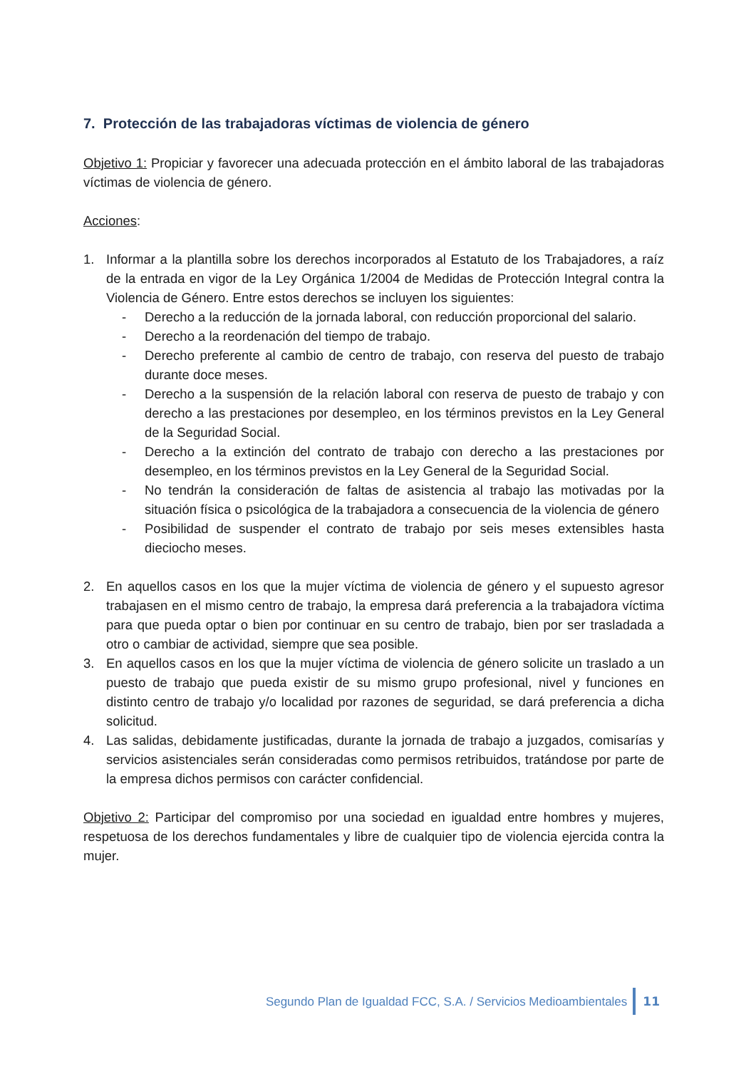7. Protección de las trabajadoras víctimas de violencia de género
Objetivo 1: Propiciar y favorecer una adecuada protección en el ámbito laboral de las trabajadoras víctimas de violencia de género.
Acciones:
1. Informar a la plantilla sobre los derechos incorporados al Estatuto de los Trabajadores, a raíz de la entrada en vigor de la Ley Orgánica 1/2004 de Medidas de Protección Integral contra la Violencia de Género. Entre estos derechos se incluyen los siguientes:
- Derecho a la reducción de la jornada laboral, con reducción proporcional del salario.
- Derecho a la reordenación del tiempo de trabajo.
- Derecho preferente al cambio de centro de trabajo, con reserva del puesto de trabajo durante doce meses.
- Derecho a la suspensión de la relación laboral con reserva de puesto de trabajo y con derecho a las prestaciones por desempleo, en los términos previstos en la Ley General de la Seguridad Social.
- Derecho a la extinción del contrato de trabajo con derecho a las prestaciones por desempleo, en los términos previstos en la Ley General de la Seguridad Social.
- No tendrán la consideración de faltas de asistencia al trabajo las motivadas por la situación física o psicológica de la trabajadora a consecuencia de la violencia de género
- Posibilidad de suspender el contrato de trabajo por seis meses extensibles hasta dieciocho meses.
2. En aquellos casos en los que la mujer víctima de violencia de género y el supuesto agresor trabajasen en el mismo centro de trabajo, la empresa dará preferencia a la trabajadora víctima para que pueda optar o bien por continuar en su centro de trabajo, bien por ser trasladada a otro o cambiar de actividad, siempre que sea posible.
3. En aquellos casos en los que la mujer víctima de violencia de género solicite un traslado a un puesto de trabajo que pueda existir de su mismo grupo profesional, nivel y funciones en distinto centro de trabajo y/o localidad por razones de seguridad, se dará preferencia a dicha solicitud.
4. Las salidas, debidamente justificadas, durante la jornada de trabajo a juzgados, comisarías y servicios asistenciales serán consideradas como permisos retribuidos, tratándose por parte de la empresa dichos permisos con carácter confidencial.
Objetivo 2: Participar del compromiso por una sociedad en igualdad entre hombres y mujeres, respetuosa de los derechos fundamentales y libre de cualquier tipo de violencia ejercida contra la mujer.
Segundo Plan de Igualdad FCC, S.A. / Servicios Medioambientales 11